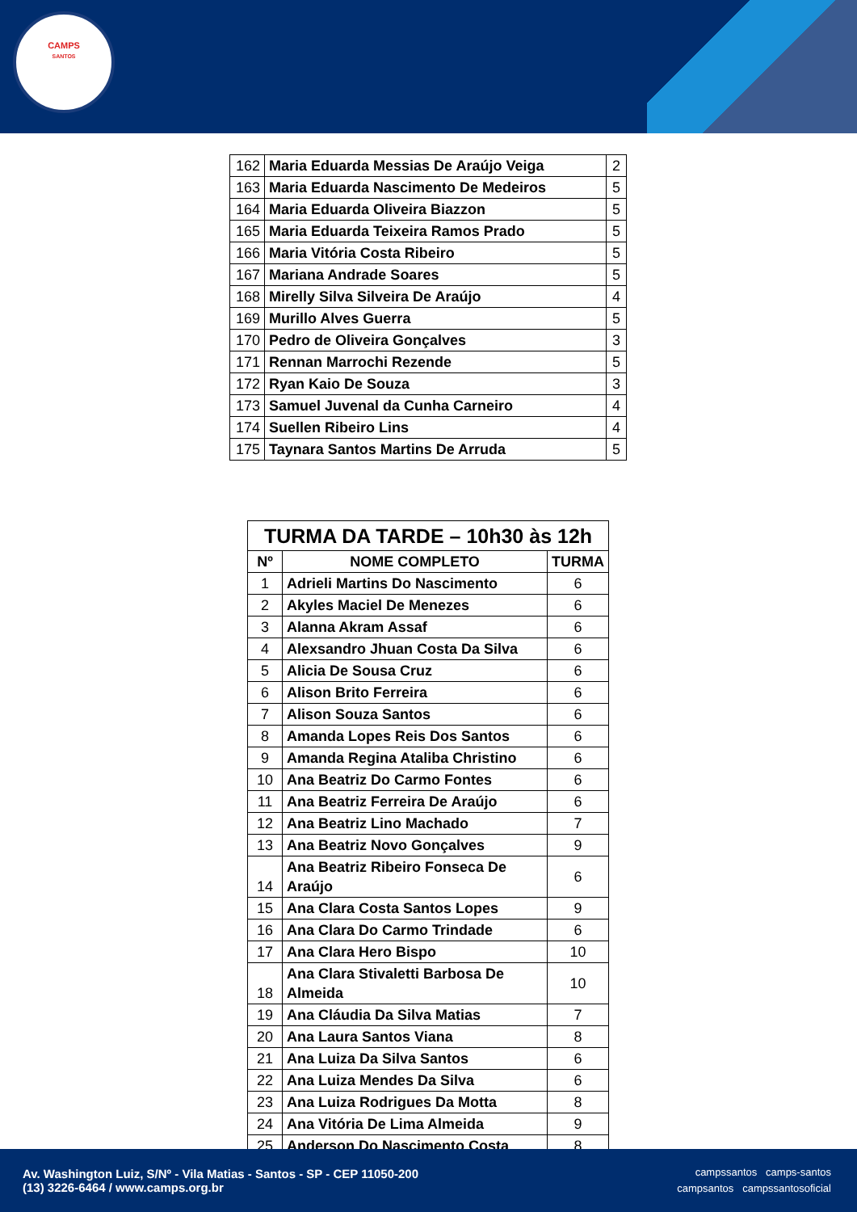CAMPS
SANTOS
| 162 | Maria Eduarda Messias De Araújo Veiga | 2 |
| 163 | Maria Eduarda Nascimento De Medeiros | 5 |
| 164 | Maria Eduarda Oliveira Biazzon | 5 |
| 165 | Maria Eduarda Teixeira Ramos Prado | 5 |
| 166 | Maria Vitória Costa Ribeiro | 5 |
| 167 | Mariana Andrade Soares | 5 |
| 168 | Mirelly Silva Silveira De Araújo | 4 |
| 169 | Murillo Alves Guerra | 5 |
| 170 | Pedro de Oliveira Gonçalves | 3 |
| 171 | Rennan Marrochi Rezende | 5 |
| 172 | Ryan Kaio De Souza | 3 |
| 173 | Samuel Juvenal da Cunha Carneiro | 4 |
| 174 | Suellen Ribeiro Lins | 4 |
| 175 | Taynara Santos Martins De Arruda | 5 |
| TURMA DA TARDE – 10h30 às 12h | | |
| --- | --- | --- |
| Nº | NOME COMPLETO | TURMA |
| 1 | Adrieli Martins Do Nascimento | 6 |
| 2 | Akyles Maciel De Menezes | 6 |
| 3 | Alanna Akram Assaf | 6 |
| 4 | Alexsandro Jhuan Costa Da Silva | 6 |
| 5 | Alicia De Sousa Cruz | 6 |
| 6 | Alison Brito Ferreira | 6 |
| 7 | Alison Souza Santos | 6 |
| 8 | Amanda Lopes Reis Dos Santos | 6 |
| 9 | Amanda Regina Ataliba Christino | 6 |
| 10 | Ana Beatriz Do Carmo Fontes | 6 |
| 11 | Ana Beatriz Ferreira De Araújo | 6 |
| 12 | Ana Beatriz Lino Machado | 7 |
| 13 | Ana Beatriz Novo Gonçalves | 9 |
| 14 | Ana Beatriz Ribeiro Fonseca De Araújo | 6 |
| 15 | Ana Clara Costa Santos Lopes | 9 |
| 16 | Ana Clara Do Carmo Trindade | 6 |
| 17 | Ana Clara Hero Bispo | 10 |
| 18 | Ana Clara Stivaletti Barbosa De Almeida | 10 |
| 19 | Ana Cláudia Da Silva Matias | 7 |
| 20 | Ana Laura Santos Viana | 8 |
| 21 | Ana Luiza Da Silva Santos | 6 |
| 22 | Ana Luiza Mendes Da Silva | 6 |
| 23 | Ana Luiza Rodrigues Da Motta | 8 |
| 24 | Ana Vitória De Lima Almeida | 9 |
| 25 | Anderson Do Nascimento Costa | 8 |
Av. Washington Luiz, S/Nº - Vila Matias - Santos - SP - CEP 11050-200
(13) 3226-6464 / www.camps.org.br
campssantos camps-santos
campsantos campssantosoficial